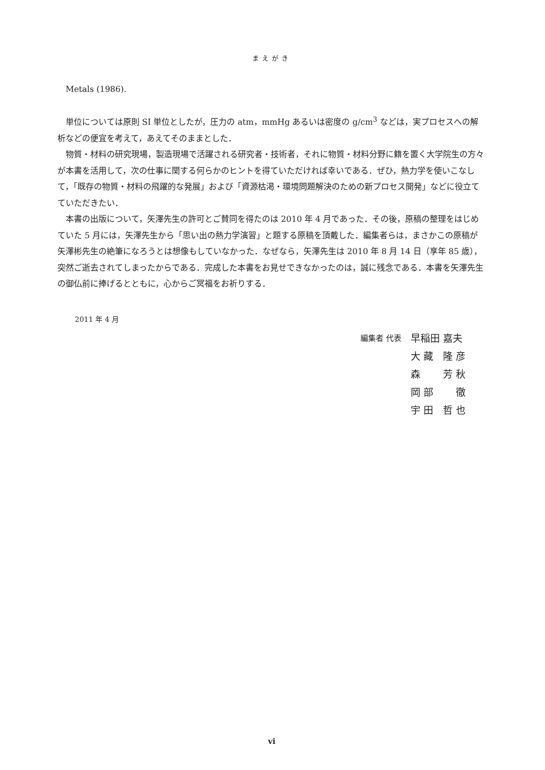まえがき
Metals (1986).
単位については原則 SI 単位としたが，圧力の atm，mmHg あるいは密度の g/cm<sup>3</sup> などは，実プロセスへの解析などの便宜を考えて，あえてそのままとした．
物質・材料の研究現場，製造現場で活躍される研究者・技術者，それに物質・材料分野に籍を置く大学院生の方々が本書を活用して，次の仕事に関する何らかのヒントを得ていただければ幸いである．ぜひ，熱力学を使いこなして，「既存の物質・材料の飛躍的な発展」および「資源枯渇・環境問題解決のための新プロセス開発」などに役立てていただきたい．
本書の出版について，矢澤先生の許可とご賛同を得たのは 2010 年 4 月であった．その後，原稿の整理をはじめていた 5 月には，矢澤先生から「思い出の熱力学演習」と題する原稿を頂戴した．編集者らは，まさかこの原稿が矢澤彬先生の絶筆になろうとは想像もしていなかった．なぜなら，矢澤先生は 2010 年 8 月 14 日（享年 85 歳），突然ご逝去されてしまったからである．完成した本書をお見せできなかったのは，誠に残念である．本書を矢澤先生の御仏前に捧げるとともに，心からご冥福をお祈りする．
2011 年 4 月
編集者 代表
早稲田 嘉夫
大 藏　隆 彦
森　　 芳 秋
岡 部　　 徹
宇 田　哲 也
vi